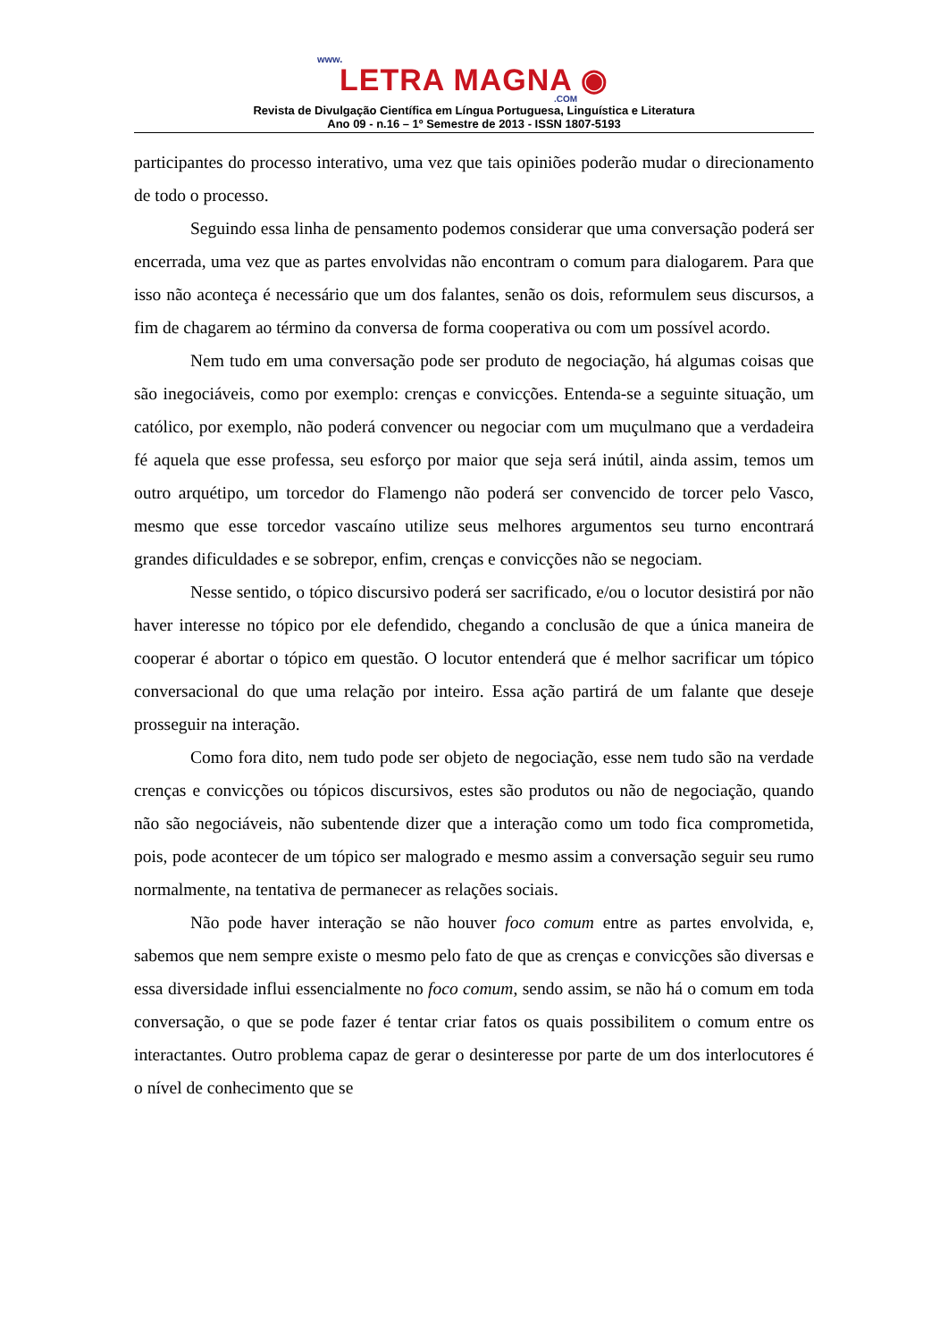www.
LETRA MAGNA ◉
.COM
Revista de Divulgação Científica em Língua Portuguesa, Linguística e Literatura
Ano 09 - n.16 – 1º Semestre de 2013 - ISSN 1807-5193
participantes do processo interativo, uma vez que tais opiniões poderão mudar o direcionamento de todo o processo.
Seguindo essa linha de pensamento podemos considerar que uma conversação poderá ser encerrada, uma vez que as partes envolvidas não encontram o comum para dialogarem. Para que isso não aconteça é necessário que um dos falantes, senão os dois, reformulem seus discursos, a fim de chagarem ao término da conversa de forma cooperativa ou com um possível acordo.
Nem tudo em uma conversação pode ser produto de negociação, há algumas coisas que são inegociáveis, como por exemplo: crenças e convicções. Entenda-se a seguinte situação, um católico, por exemplo, não poderá convencer ou negociar com um muçulmano que a verdadeira fé aquela que esse professa, seu esforço por maior que seja será inútil, ainda assim, temos um outro arquétipo, um torcedor do Flamengo não poderá ser convencido de torcer pelo Vasco, mesmo que esse torcedor vascaíno utilize seus melhores argumentos seu turno encontrará grandes dificuldades e se sobrepor, enfim, crenças e convicções não se negociam.
Nesse sentido, o tópico discursivo poderá ser sacrificado, e/ou o locutor desistirá por não haver interesse no tópico por ele defendido, chegando a conclusão de que a única maneira de cooperar é abortar o tópico em questão. O locutor entenderá que é melhor sacrificar um tópico conversacional do que uma relação por inteiro. Essa ação partirá de um falante que deseje prosseguir na interação.
Como fora dito, nem tudo pode ser objeto de negociação, esse nem tudo são na verdade crenças e convicções ou tópicos discursivos, estes são produtos ou não de negociação, quando não são negociáveis, não subentende dizer que a interação como um todo fica comprometida, pois, pode acontecer de um tópico ser malogrado e mesmo assim a conversação seguir seu rumo normalmente, na tentativa de permanecer as relações sociais.
Não pode haver interação se não houver foco comum entre as partes envolvida, e, sabemos que nem sempre existe o mesmo pelo fato de que as crenças e convicções são diversas e essa diversidade influi essencialmente no foco comum, sendo assim, se não há o comum em toda conversação, o que se pode fazer é tentar criar fatos os quais possibilitem o comum entre os interactantes. Outro problema capaz de gerar o desinteresse por parte de um dos interlocutores é o nível de conhecimento que se